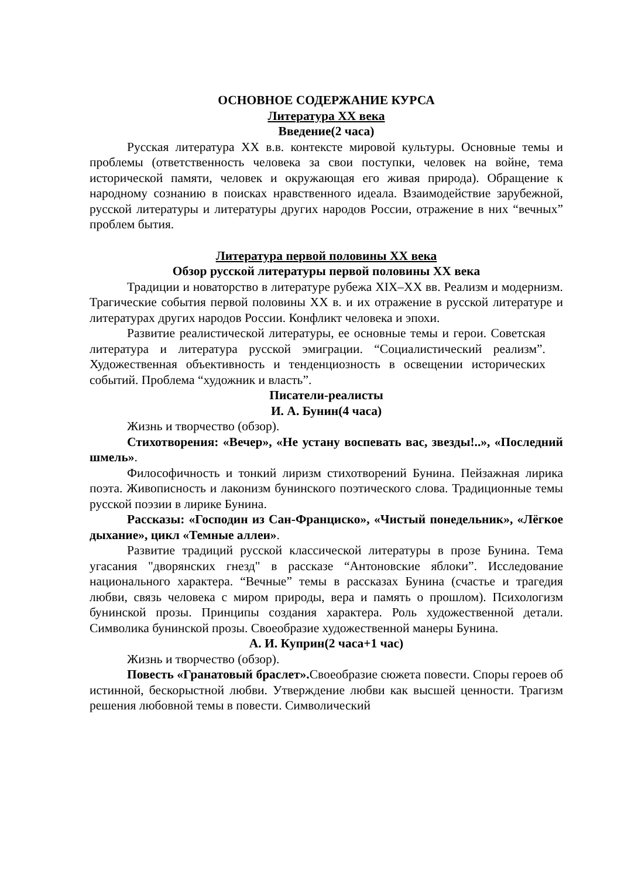ОСНОВНОЕ СОДЕРЖАНИЕ КУРСА
Литература XX века
Введение(2 часа)
Русская литература XX в.в. контексте мировой культуры. Основные темы и проблемы (ответственность человека за свои поступки, человек на войне, тема исторической памяти, человек и окружающая его живая природа). Обращение к народному сознанию в поисках нравственного идеала. Взаимодействие зарубежной, русской литературы и литературы других народов России, отражение в них “вечных” проблем бытия.
Литература первой половины XX века
Обзор русской литературы первой половины XX века
Традиции и новаторство в литературе рубежа XIX–XX вв. Реализм и модернизм. Трагические события первой половины XX в. и их отражение в русской литературе и литературах других народов России. Конфликт человека и эпохи.
Развитие реалистической литературы, ее основные темы и герои. Советская литература и литература русской эмиграции. “Социалистический реализм”. Художественная объективность и тенденциозность в освещении исторических событий. Проблема “художник и власть”.
Писатели-реалисты
И. А. Бунин(4 часа)
Жизнь и творчество (обзор).
Стихотворения: «Вечер», «Не устану воспевать вас, звезды!..», «Последний шмель».
Философичность и тонкий лиризм стихотворений Бунина. Пейзажная лирика поэта. Живописность и лаконизм бунинского поэтического слова. Традиционные темы русской поэзии в лирике Бунина.
Рассказы: «Господин из Сан-Франциско», «Чистый понедельник», «Лёгкое дыхание», цикл «Темные аллеи».
Развитие традиций русской классической литературы в прозе Бунина. Тема угасания "дворянских гнезд" в рассказе “Антоновские яблоки”. Исследование национального характера. “Вечные” темы в рассказах Бунина (счастье и трагедия любви, связь человека с миром природы, вера и память о прошлом). Психологизм бунинской прозы. Принципы создания характера. Роль художественной детали. Символика бунинской прозы. Своеобразие художественной манеры Бунина.
А. И. Куприн(2 часа+1 час)
Жизнь и творчество (обзор).
Повесть «Гранатовый браслет». Своеобразие сюжета повести. Споры героев об истинной, бескорыстной любви. Утверждение любви как высшей ценности. Трагизм решения любовной темы в повести. Символический